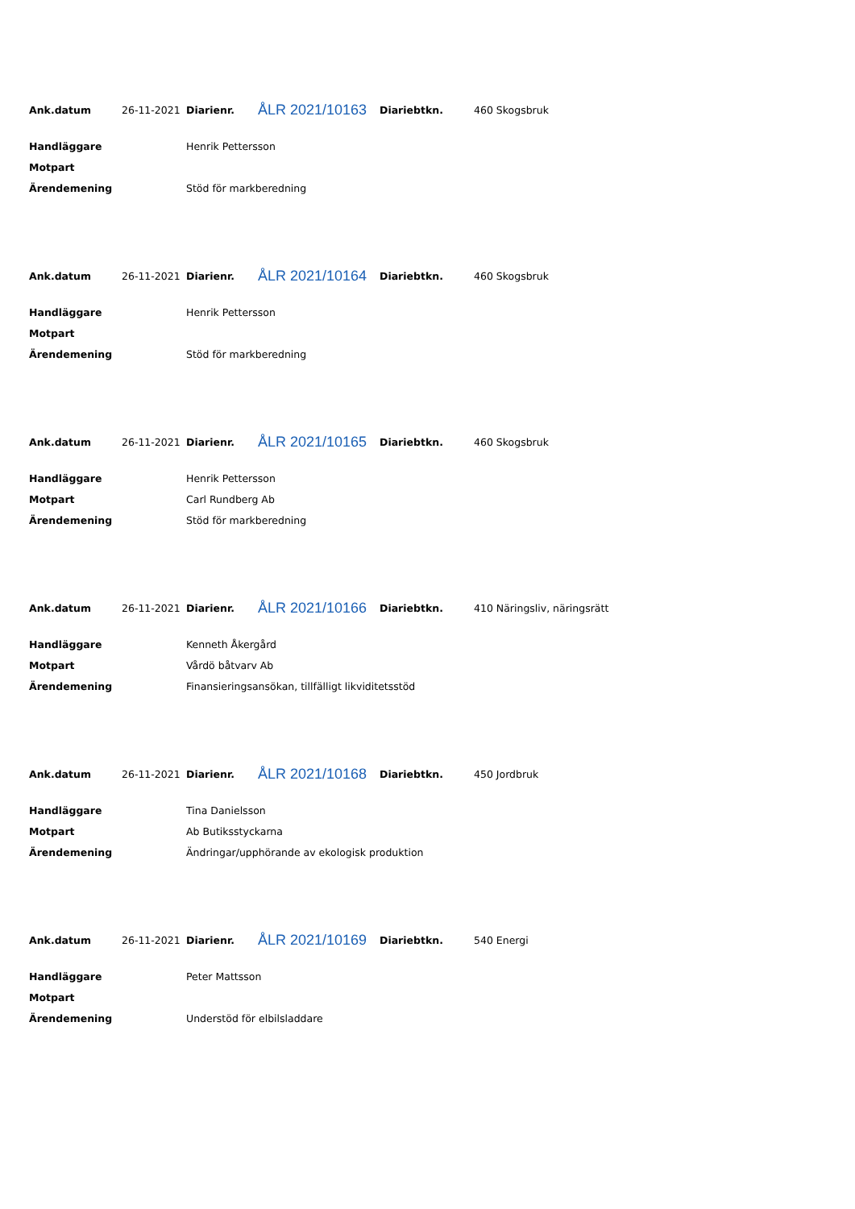| Ank.datum | 26-11-2021 | Diarienr. | ÅLR 2021/10163 | Diariebtkn. | 460 Skogsbruk |
| Handläggare | Henrik Pettersson |
| Motpart | |
| Ärendemening | Stöd för markberedning |
| Ank.datum | 26-11-2021 | Diarienr. | ÅLR 2021/10164 | Diariebtkn. | 460 Skogsbruk |
| Handläggare | Henrik Pettersson |
| Motpart | |
| Ärendemening | Stöd för markberedning |
| Ank.datum | 26-11-2021 | Diarienr. | ÅLR 2021/10165 | Diariebtkn. | 460 Skogsbruk |
| Handläggare | Henrik Pettersson |
| Motpart | Carl Rundberg Ab |
| Ärendemening | Stöd för markberedning |
| Ank.datum | 26-11-2021 | Diarienr. | ÅLR 2021/10166 | Diariebtkn. | 410 Näringsliv, näringsrätt |
| Handläggare | Kenneth Åkergård |
| Motpart | Vårdö båtvarv Ab |
| Ärendemening | Finansieringsansökan, tillfälligt likviditetsstöd |
| Ank.datum | 26-11-2021 | Diarienr. | ÅLR 2021/10168 | Diariebtkn. | 450 Jordbruk |
| Handläggare | Tina Danielsson |
| Motpart | Ab Butiksstyckarna |
| Ärendemening | Ändringar/upphörande av ekologisk produktion |
| Ank.datum | 26-11-2021 | Diarienr. | ÅLR 2021/10169 | Diariebtkn. | 540 Energi |
| Handläggare | Peter Mattsson |
| Motpart | |
| Ärendemening | Understöd för elbilsladdare |